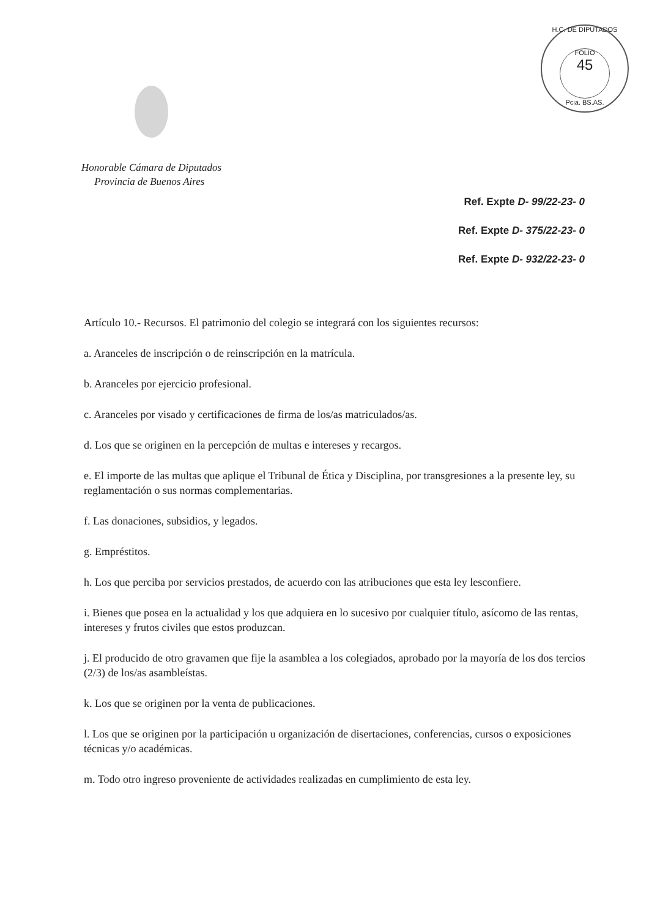H.C. DE DIPUTADOS
FOLIO
45
Pcia. BS.AS.
Honorable Cámara de Diputados
Provincia de Buenos Aires
Ref. Expte D- 99/22-23- 0
Ref. Expte D- 375/22-23- 0
Ref. Expte D- 932/22-23- 0
Artículo 10.- Recursos. El patrimonio del colegio se integrará con los siguientes recursos:
a. Aranceles de inscripción o de reinscripción en la matrícula.
b. Aranceles por ejercicio profesional.
c. Aranceles por visado y certificaciones de firma de los/as matriculados/as.
d. Los que se originen en la percepción de multas e intereses y recargos.
e. El importe de las multas que aplique el Tribunal de Ética y Disciplina, por transgresiones a la presente ley, su reglamentación o sus normas complementarias.
f. Las donaciones, subsidios, y legados.
g. Empréstitos.
h. Los que perciba por servicios prestados, de acuerdo con las atribuciones que esta ley lesconfiere.
i. Bienes que posea en la actualidad y los que adquiera en lo sucesivo por cualquier título, asícomo de las rentas, intereses y frutos civiles que estos produzcan.
j. El producido de otro gravamen que fije la asamblea a los colegiados, aprobado por la mayoría de los dos tercios (2/3) de los/as asambleístas.
k. Los que se originen por la venta de publicaciones.
l. Los que se originen por la participación u organización de disertaciones, conferencias, cursos o exposiciones técnicas y/o académicas.
m. Todo otro ingreso proveniente de actividades realizadas en cumplimiento de esta ley.